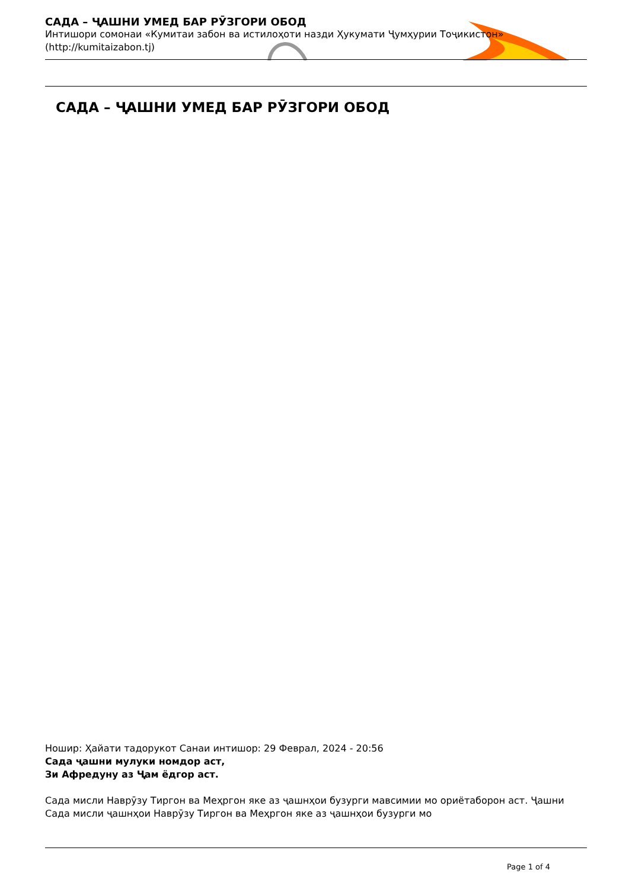САДА – ҶАШНИ УМЕД БАР РӮЗГОРИ ОБОД
Интишори сомонаи «Кумитаи забон ва истилоҳоти назди Ҳукумати Ҷумҳурии Тоҷикистон» (http://kumitaizabon.tj)
САДА – ҶАШНИ УМЕД БАР РӮЗГОРИ ОБОД
Ношир: Ҳайати тадорукот Санаи интишор: 29 Феврал, 2024 - 20:56
Сада ҷашни мулуки номдор аст,
Зи Афредуну аз Ҷам ёдгор аст.
Сада мисли Наврӯзу Тиргон ва Меҳргон яке аз ҷашнҳои бузурги мавсимии мо ориётаборон аст. Ҷашни Сада мисли ҷашнҳои Наврӯзу Тиргон ва Меҳргон яке аз ҷашнҳои бузурги мо
Page 1 of 4